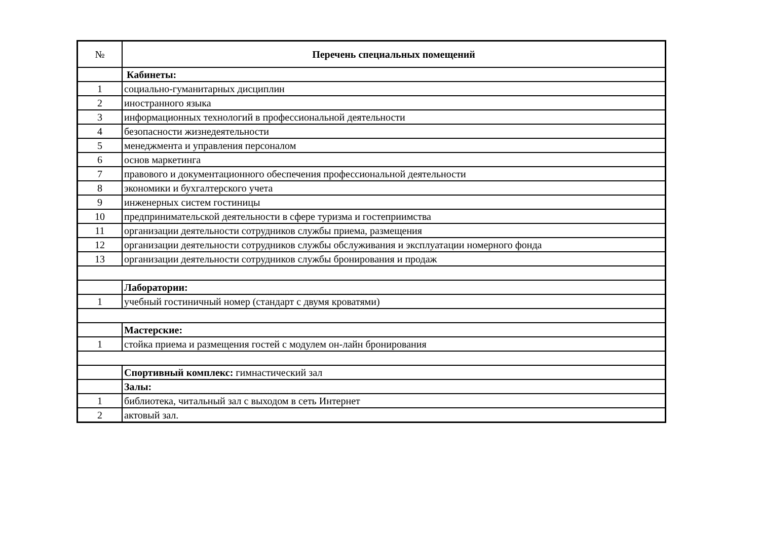| № | Перечень специальных помещений |
| --- | --- |
| | Кабинеты: |
| 1 | социально-гуманитарных дисциплин |
| 2 | иностранного языка |
| 3 | информационных технологий в профессиональной деятельности |
| 4 | безопасности жизнедеятельности |
| 5 | менеджмента и управления персоналом |
| 6 | основ маркетинга |
| 7 | правового и документационного обеспечения профессиональной деятельности |
| 8 | экономики и бухгалтерского учета |
| 9 | инженерных систем гостиницы |
| 10 | предпринимательской деятельности в сфере туризма и гостеприимства |
| 11 | организации деятельности сотрудников службы приема, размещения |
| 12 | организации деятельности сотрудников службы обслуживания и эксплуатации номерного фонда |
| 13 | организации деятельности сотрудников службы бронирования и продаж |
| | Лаборатории: |
| 1 | учебный гостиничный номер (стандарт с двумя кроватями) |
| | Мастерские: |
| 1 | стойка приема и размещения гостей с модулем он-лайн бронирования |
| | Спортивный комплекс: гимнастический зал |
| | Залы: |
| 1 | библиотека, читальный зал с выходом в сеть Интернет |
| 2 | актовый зал. |